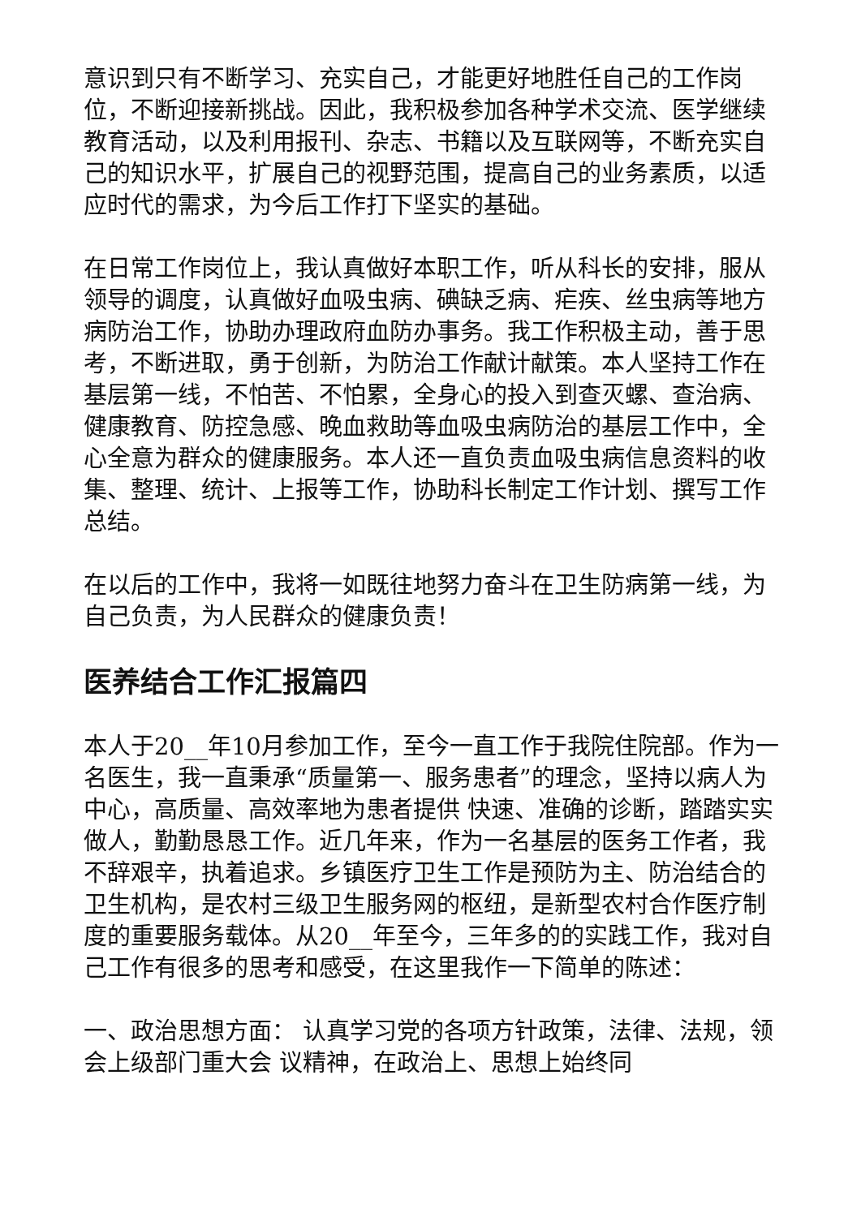意识到只有不断学习、充实自己，才能更好地胜任自己的工作岗位，不断迎接新挑战。因此，我积极参加各种学术交流、医学继续教育活动，以及利用报刊、杂志、书籍以及互联网等，不断充实自己的知识水平，扩展自己的视野范围，提高自己的业务素质，以适应时代的需求，为今后工作打下坚实的基础。
在日常工作岗位上，我认真做好本职工作，听从科长的安排，服从领导的调度，认真做好血吸虫病、碘缺乏病、疟疾、丝虫病等地方病防治工作，协助办理政府血防办事务。我工作积极主动，善于思考，不断进取，勇于创新，为防治工作献计献策。本人坚持工作在基层第一线，不怕苦、不怕累，全身心的投入到查灭螺、查治病、健康教育、防控急感、晚血救助等血吸虫病防治的基层工作中，全心全意为群众的健康服务。本人还一直负责血吸虫病信息资料的收集、整理、统计、上报等工作，协助科长制定工作计划、撰写工作总结。
在以后的工作中，我将一如既往地努力奋斗在卫生防病第一线，为自己负责，为人民群众的健康负责！
医养结合工作汇报篇四
本人于20__年10月参加工作，至今一直工作于我院住院部。作为一名医生，我一直秉承“质量第一、服务患者”的理念，坚持以病人为中心，高质量、高效率地为患者提供 快速、准确的诊断，踏踏实实做人，勤勤恳恳工作。近几年来，作为一名基层的医务工作者，我不辞艰辛，执着追求。乡镇医疗卫生工作是预防为主、防治结合的卫生机构，是农村三级卫生服务网的枢纽，是新型农村合作医疗制度的重要服务载体。从20__年至今，三年多的的实践工作，我对自己工作有很多的思考和感受，在这里我作一下简单的陈述：
一、政治思想方面： 认真学习党的各项方针政策，法律、法规，领会上级部门重大会 议精神，在政治上、思想上始终同